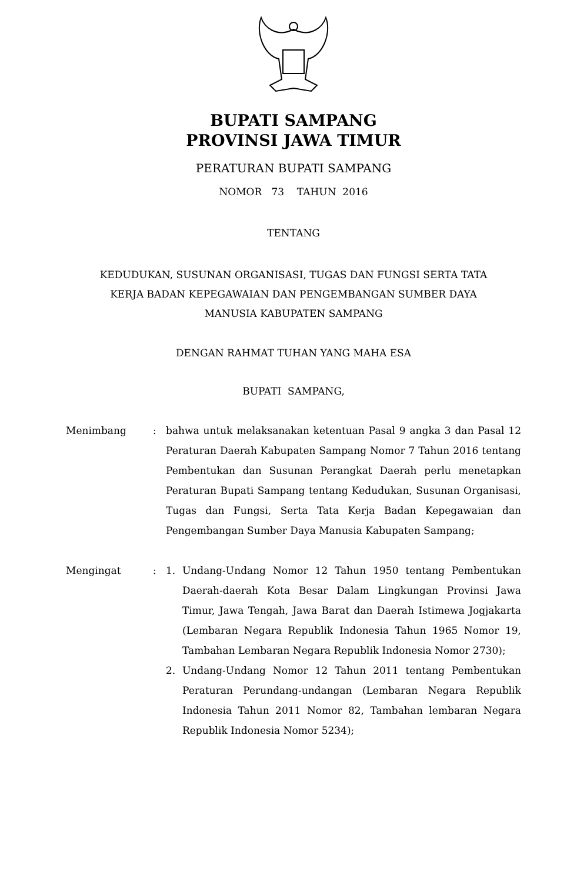BUPATI SAMPANG
PROVINSI JAWA TIMUR
PERATURAN BUPATI SAMPANG
NOMOR 73 TAHUN 2016
TENTANG
KEDUDUKAN, SUSUNAN ORGANISASI, TUGAS DAN FUNGSI SERTA TATA
KERJA BADAN KEPEGAWAIAN DAN PENGEMBANGAN SUMBER DAYA
MANUSIA KABUPATEN SAMPANG
DENGAN RAHMAT TUHAN YANG MAHA ESA
BUPATI SAMPANG,
Menimbang : bahwa untuk melaksanakan ketentuan Pasal 9 angka 3 dan Pasal 12 Peraturan Daerah Kabupaten Sampang Nomor 7 Tahun 2016 tentang Pembentukan dan Susunan Perangkat Daerah perlu menetapkan Peraturan Bupati Sampang tentang Kedudukan, Susunan Organisasi, Tugas dan Fungsi, Serta Tata Kerja Badan Kepegawaian dan Pengembangan Sumber Daya Manusia Kabupaten Sampang;
Mengingat : 1. Undang-Undang Nomor 12 Tahun 1950 tentang Pembentukan Daerah-daerah Kota Besar Dalam Lingkungan Provinsi Jawa Timur, Jawa Tengah, Jawa Barat dan Daerah Istimewa Jogjakarta (Lembaran Negara Republik Indonesia Tahun 1965 Nomor 19, Tambahan Lembaran Negara Republik Indonesia Nomor 2730);
2. Undang-Undang Nomor 12 Tahun 2011 tentang Pembentukan Peraturan Perundang-undangan (Lembaran Negara Republik Indonesia Tahun 2011 Nomor 82, Tambahan lembaran Negara Republik Indonesia Nomor 5234);